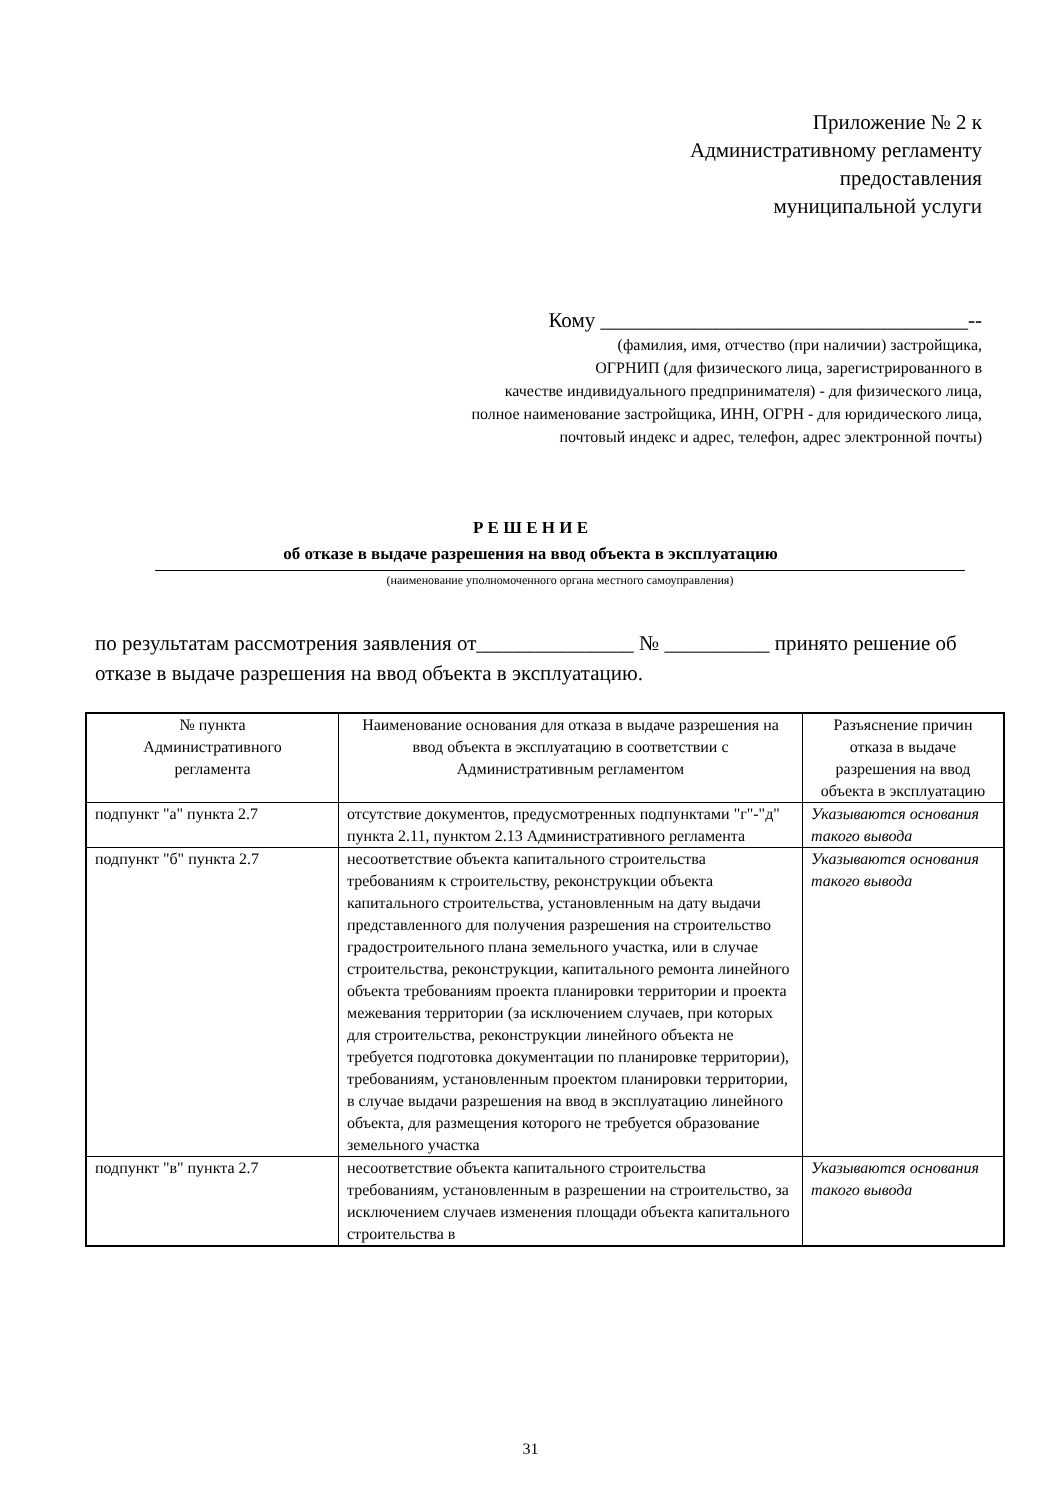Приложение № 2 к
Административному регламенту
предоставления
муниципальной услуги
Кому ___________________________________--
(фамилия, имя, отчество (при наличии) застройщика,
ОГРНИП (для физического лица, зарегистрированного в
качестве индивидуального предпринимателя) - для физического лица,
полное наименование застройщика, ИНН, ОГРН - для юридического лица,
почтовый индекс и адрес, телефон, адрес электронной почты)
Р Е Ш Е Н И Е
об отказе в выдаче разрешения на ввод объекта в эксплуатацию
(наименование уполномоченного органа местного самоуправления)
по результатам рассмотрения заявления от_______________ № __________ принято решение об отказе в выдаче разрешения на ввод объекта в эксплуатацию.
| № пункта Административного регламента | Наименование основания для отказа в выдаче разрешения на ввод объекта в эксплуатацию в соответствии с Административным регламентом | Разъяснение причин отказа в выдаче разрешения на ввод объекта в эксплуатацию |
| --- | --- | --- |
| подпункт "а" пункта 2.7 | отсутствие документов, предусмотренных подпунктами "г"-"д" пункта 2.11, пунктом 2.13 Административного регламента | Указываются основания такого вывода |
| подпункт "б" пункта 2.7 | несоответствие объекта капитального строительства требованиям к строительству, реконструкции объекта капитального строительства, установленным на дату выдачи представленного для получения разрешения на строительство градостроительного плана земельного участка, или в случае строительства, реконструкции, капитального ремонта линейного объекта требованиям проекта планировки территории и проекта межевания территории (за исключением случаев, при которых для строительства, реконструкции линейного объекта не требуется подготовка документации по планировке территории), требованиям, установленным проектом планировки территории, в случае выдачи разрешения на ввод в эксплуатацию линейного объекта, для размещения которого не требуется образование земельного участка | Указываются основания такого вывода |
| подпункт "в" пункта 2.7 | несоответствие объекта капитального строительства требованиям, установленным в разрешении на строительство, за исключением случаев изменения площади объекта капитального строительства в | Указываются основания такого вывода |
31